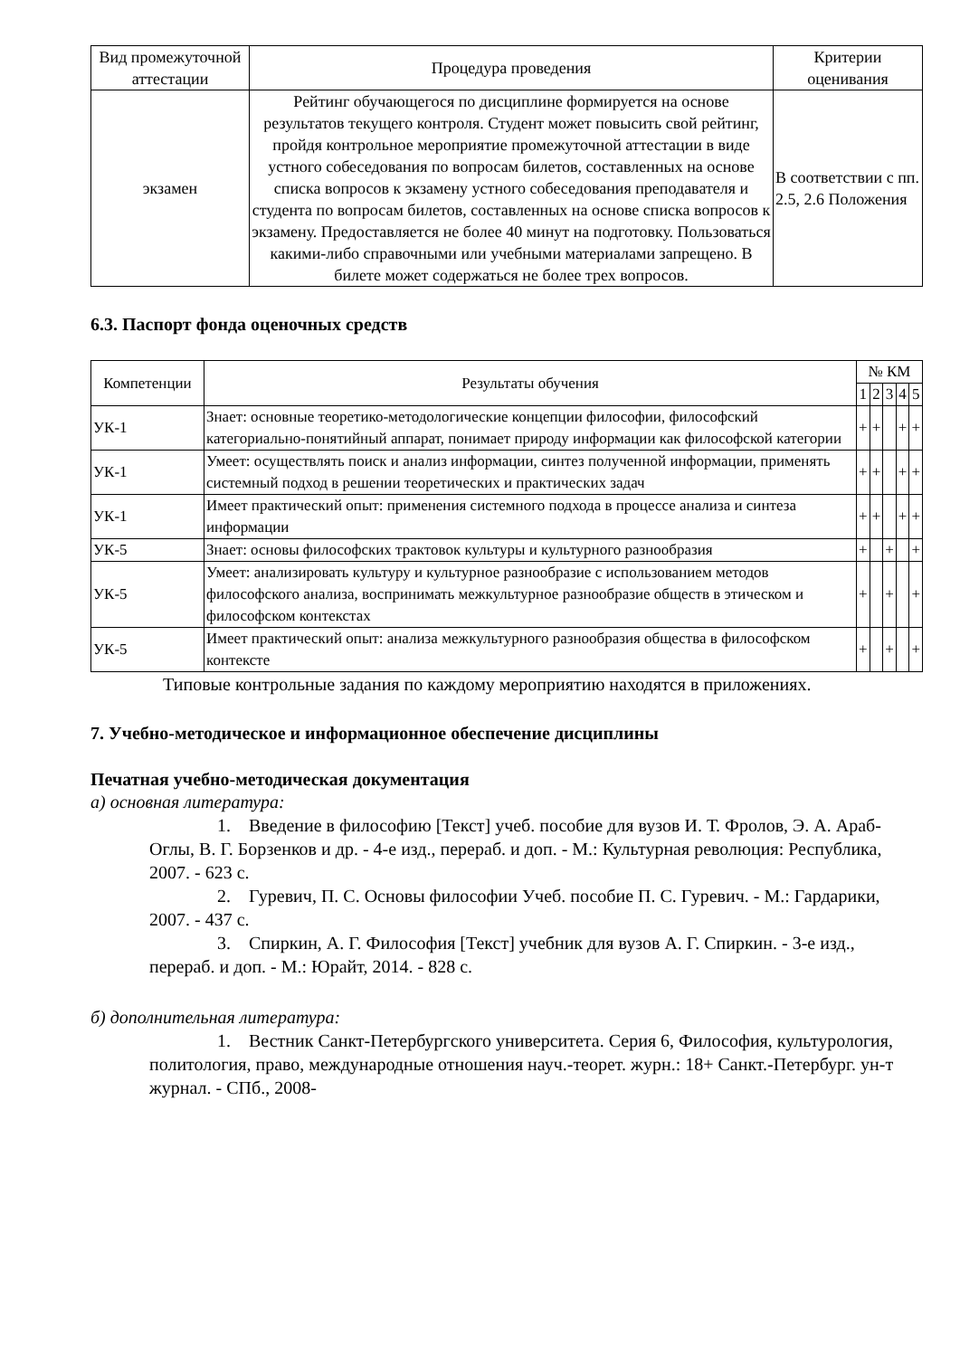| Вид промежуточной аттестации | Процедура проведения | Критерии оценивания |
| --- | --- | --- |
| экзамен | Рейтинг обучающегося по дисциплине формируется на основе результатов текущего контроля. Студент может повысить свой рейтинг, пройдя контрольное мероприятие промежуточной аттестации в виде устного собеседования по вопросам билетов, составленных на основе списка вопросов к экзамену устного собеседования преподавателя и студента по вопросам билетов, составленных на основе списка вопросов к экзамену. Предоставляется не более 40 минут на подготовку. Пользоваться какими-либо справочными или учебными материалами запрещено. В билете может содержаться не более трех вопросов. | В соответствии с пп. 2.5, 2.6 Положения |
6.3. Паспорт фонда оценочных средств
| Компетенции | Результаты обучения | № КМ | | | | |
| --- | --- | --- | --- | --- | --- | --- |
| | | 1 | 2 | 3 | 4 | 5 |
| УК-1 | Знает: основные теоретико-методологические концепции философии, философский категориально-понятийный аппарат, понимает природу информации как философской категории | + | + | | + | + |
| УК-1 | Умеет: осуществлять поиск и анализ информации, синтез полученной информации, применять системный подход в решении теоретических и практических задач | + | + | | + | + |
| УК-1 | Имеет практический опыт: применения системного подхода в процессе анализа и синтеза информации | + | + | | + | + |
| УК-5 | Знает: основы философских трактовок культуры и культурного разнообразия | + | | + | | + |
| УК-5 | Умеет: анализировать культуру и культурное разнообразие с использованием методов философского анализа, воспринимать межкультурное разнообразие обществ в этическом и философском контекстах | + | | + | | + |
| УК-5 | Имеет практический опыт: анализа межкультурного разнообразия общества в философском контексте | + | | + | | + |
Типовые контрольные задания по каждому мероприятию находятся в приложениях.
7. Учебно-методическое и информационное обеспечение дисциплины
Печатная учебно-методическая документация
а) основная литература:
1. Введение в философию [Текст] учеб. пособие для вузов И. Т. Фролов, Э. А. Араб-Оглы, В. Г. Борзенков и др. - 4-е изд., перераб. и доп. - М.: Культурная революция: Республика, 2007. - 623 с.
2. Гуревич, П. С. Основы философии Учеб. пособие П. С. Гуревич. - М.: Гардарики, 2007. - 437 с.
3. Спиркин, А. Г. Философия [Текст] учебник для вузов А. Г. Спиркин. - 3-е изд., перераб. и доп. - М.: Юрайт, 2014. - 828 с.
б) дополнительная литература:
1. Вестник Санкт-Петербургского университета. Серия 6, Философия, культурология, политология, право, международные отношения науч.-теорет. журн.: 18+ Санкт.-Петербург. ун-т журнал. - СПб., 2008-